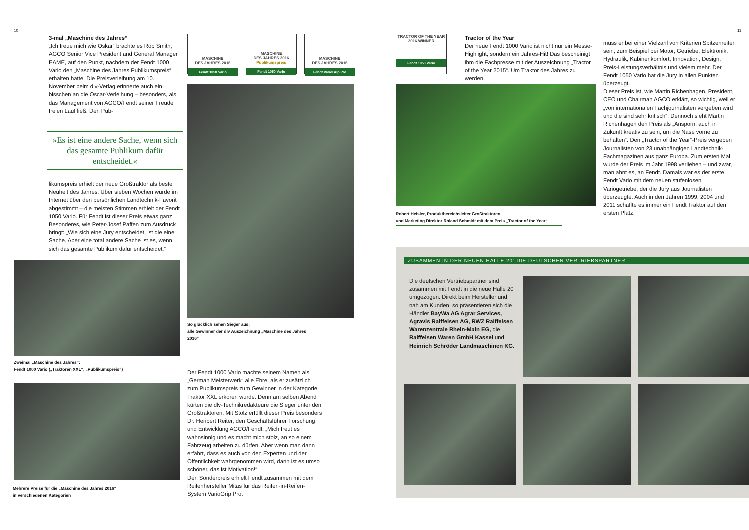10 11
3-mal „Maschine des Jahres“
„Ich freue mich wie Oskar“ brachte es Rob Smith, AGCO Senior Vice President and General Manager EAME, auf den Punkt, nachdem der Fendt 1000 Vario den „Maschine des Jahres Publikumspreis“ erhalten hatte. Die Preisverleihung am 10. November beim dlv-Verlag erinnerte auch ein bisschen an die Oscar-Verleihung – besonders, als das Management von AGCO/Fendt seiner Freude freien Lauf ließ. Den Pub-
»Es ist eine andere Sache, wenn sich das gesamte Publikum dafür entscheidet.«
likumspreis erhielt der neue Großtraktor als beste Neuheit des Jahres. Über sieben Wochen wurde im Internet über den persönlichen Landtechnik-Favorit abgestimmt – die meisten Stimmen erhielt der Fendt 1050 Vario. Für Fendt ist dieser Preis etwas ganz Besonderes, wie Peter-Josef Paffen zum Ausdruck bringt: „Wie sich eine Jury entscheidet, ist die eine Sache. Aber eine total andere Sache ist es, wenn sich das gesamte Publikum dafür entscheidet.“
Zweimal „Maschine des Jahres“:
Fendt 1000 Vario („Traktoren XXL“, „Publikumspreis“)
Mehrere Preise für die „Maschine des Jahres 2016“
in verschiedenen Kategorien
MASCHINE
DES JAHRES 2016
Fendt 1050 Vario
MASCHINE
DES JAHRES 2016
Publikumspreis
Fendt 1050 Vario
MASCHINE
DES JAHRES 2016
Fendt VarioGrip Pro
So glücklich sehen Sieger aus:
alle Gewinner der dlv Auszeichnung „Maschine des Jahres 2016“
Der Fendt 1000 Vario machte seinem Namen als „German Meisterwerk“ alle Ehre, als er zusätzlich zum Publikumspreis zum Gewinner in der Kategorie Traktor XXL erkoren wurde. Denn am selben Abend kürten die dlv-Technikredakteure die Sieger unter den Großtraktoren. Mit Stolz erfüllt dieser Preis besonders Dr. Heribert Reiter, den Geschäftsführer Forschung und Entwicklung AGCO/Fendt: „Mich freut es wahnsinnig und es macht mich stolz, an so einem Fahrzeug arbeiten zu dürfen. Aber wenn man dann erfährt, dass es auch von den Experten und der Öffentlichkeit wahrgenommen wird, dann ist es umso schöner, das ist Motivation!“
Den Sonderpreis erhielt Fendt zusammen mit dem Reifenhersteller Mitas für das Reifen-in-Reifen-System VarioGrip Pro.
TRACTOR OF THE YEAR 2016 WINNER
Fendt 1050 Vario
Tractor of the Year
Der neue Fendt 1000 Vario ist nicht nur ein Messe-Highlight, sondern ein Jahres-Hit! Das bescheinigt ihm die Fachpresse mit der Auszeichnung „Tractor of the Year 2015“. Um Traktor des Jahres zu werden,
muss er bei einer Vielzahl von Kriterien Spitzenreiter sein, zum Beispiel bei Motor, Getriebe, Elektronik, Hydraulik, Kabinenkomfort, Innovation, Design, Preis-Leistungsverhältnis und vielem mehr. Der Fendt 1050 Vario hat die Jury in allen Punkten überzeugt.
Dieser Preis ist, wie Martin Richenhagen, President, CEO und Chairman AGCO erklärt, so wichtig, weil er „von internationalen Fachjournalisten vergeben wird und die sind sehr kritisch“. Dennoch sieht Martin Richenhagen den Preis als „Ansporn, auch in Zukunft kreativ zu sein, um die Nase vorne zu behalten“. Den „Tractor of the Year“-Preis vergeben Journalisten von 23 unabhängigen Landtechnik-Fachmagazinen aus ganz Europa. Zum ersten Mal wurde der Preis im Jahr 1998 verliehen – und zwar, man ahnt es, an Fendt. Damals war es der erste Fendt Vario mit dem neuen stufenlosen Variogetriebe, der die Jury aus Journalisten überzeugte. Auch in den Jahren 1999, 2004 und 2011 schaffte es immer ein Fendt Traktor auf den ersten Platz.
Robert Heisler, Produktbereichsleiter Großtraktoren,
und Marketing Direktor Roland Schmidt mit dem Preis „Tractor of the Year“
ZUSAMMEN IN DER NEUEN HALLE 20: DIE DEUTSCHEN VERTRIEBSPARTNER
Die deutschen Vertriebspartner sind zusammen mit Fendt in die neue Halle 20 umgezogen. Direkt beim Hersteller und nah am Kunden, so präsentieren sich die Händler BayWa AG Agrar Services, Agravis Raiffeisen AG, RWZ Raiffeisen Warenzentrale Rhein-Main EG, die Raiffeisen Waren GmbH Kassel und Heinrich Schröder Landmaschinen KG.